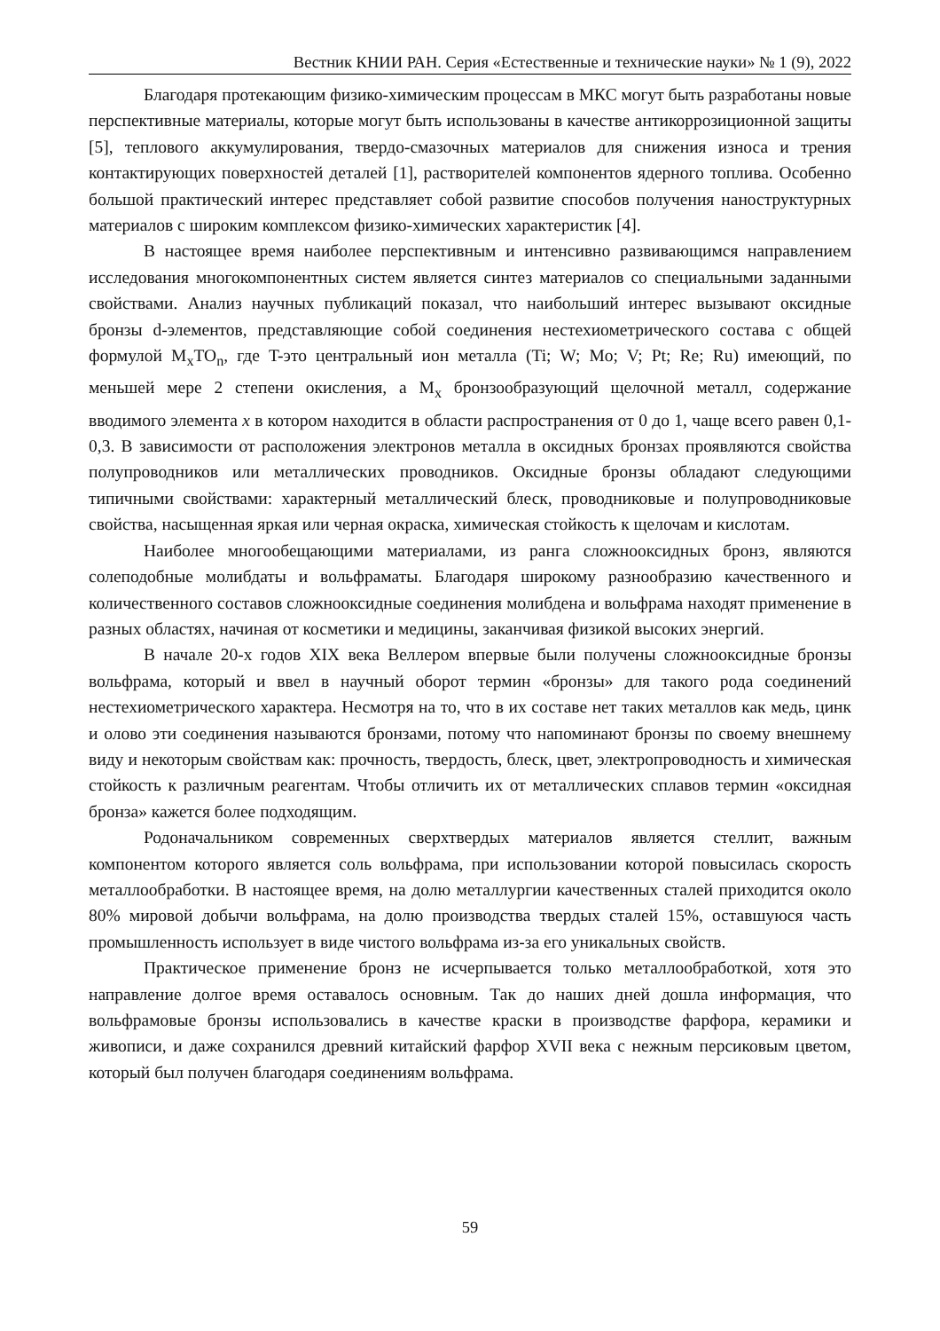Вестник КНИИ РАН. Серия «Естественные и технические науки» № 1 (9), 2022
Благодаря протекающим физико-химическим процессам в МКС могут быть разработаны новые перспективные материалы, которые могут быть использованы в качестве антикоррозиционной защиты [5], теплового аккумулирования, твердо-смазочных материалов для снижения износа и трения контактирующих поверхностей деталей [1], растворителей компонентов ядерного топлива. Особенно большой практический интерес представляет собой развитие способов получения наноструктурных материалов с широким комплексом физико-химических характеристик [4].
В настоящее время наиболее перспективным и интенсивно развивающимся направлением исследования многокомпонентных систем является синтез материалов со специальными заданными свойствами. Анализ научных публикаций показал, что наибольший интерес вызывают оксидные бронзы d-элементов, представляющие собой соединения нестехиометрического состава с общей формулой M<sub>x</sub>TO<sub>n</sub>, где T-это центральный ион металла (Ti; W; Mo; V; Pt; Re; Ru) имеющий, по меньшей мере 2 степени окисления, а M<sub>x</sub> бронзообразующий щелочной металл, содержание вводимого элемента x в котором находится в области распространения от 0 до 1, чаще всего равен 0,1-0,3. В зависимости от расположения электронов металла в оксидных бронзах проявляются свойства полупроводников или металлических проводников. Оксидные бронзы обладают следующими типичными свойствами: характерный металлический блеск, проводниковые и полупроводниковые свойства, насыщенная яркая или черная окраска, химическая стойкость к щелочам и кислотам.
Наиболее многообещающими материалами, из ранга сложнооксидных бронз, являются солеподобные молибдаты и вольфраматы. Благодаря широкому разнообразию качественного и количественного составов сложнооксидные соединения молибдена и вольфрама находят применение в разных областях, начиная от косметики и медицины, заканчивая физикой высоких энергий.
В начале 20-х годов XIX века Веллером впервые были получены сложнооксидные бронзы вольфрама, который и ввел в научный оборот термин «бронзы» для такого рода соединений нестехиометрического характера. Несмотря на то, что в их составе нет таких металлов как медь, цинк и олово эти соединения называются бронзами, потому что напоминают бронзы по своему внешнему виду и некоторым свойствам как: прочность, твердость, блеск, цвет, электропроводность и химическая стойкость к различным реагентам. Чтобы отличить их от металлических сплавов термин «оксидная бронза» кажется более подходящим.
Родоначальником современных сверхтвердых материалов является стеллит, важным компонентом которого является соль вольфрама, при использовании которой повысилась скорость металлообработки. В настоящее время, на долю металлургии качественных сталей приходится около 80% мировой добычи вольфрама, на долю производства твердых сталей 15%, оставшуюся часть промышленность использует в виде чистого вольфрама из-за его уникальных свойств.
Практическое применение бронз не исчерпывается только металлообработкой, хотя это направление долгое время оставалось основным. Так до наших дней дошла информация, что вольфрамовые бронзы использовались в качестве краски в производстве фарфора, керамики и живописи, и даже сохранился древний китайский фарфор XVII века с нежным персиковым цветом, который был получен благодаря соединениям вольфрама.
59